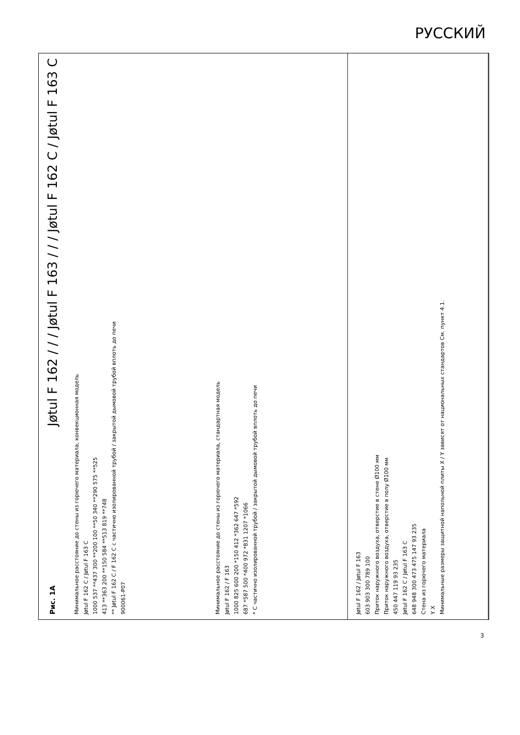РУССКИЙ
Рис. 1A Jøtul F 162 / / / Jøtul F 163 / / / Jøtul F 162 C / Jøtul F 163 C
Jøtul F 162 / Jøtul F 163
603 903 300 789 100
Приток наружного воздуха, отверстие в стене Ø100 мм
Приток наружного воздуха, отверстие в полу Ø100 мм
450 447 119 93 235
Jøtul F 162 C / Jøtul F 163 C
648 948 300 473 475 147 93 235
Стена из горючего материала
Y X
Минимальные размеры защитной напольной плиты X / Y зависят от национальных стандартов См. пункт 4.1.
Минимальное расстояние до стены из горючего материала, стандартная модель
Jøtul F 162 / F 163
1000 825 600 200 *150 412 *362 647 *592
687 *587 500 *400 972 *831 1207 *1066
* С частично изолированной трубой / закрытой дымовой трубой вплоть до печи
Минимальное расстояние до стены из горючего материала, конвекционная модель
Jøtul F 162 C / Jøtul F 163 C
1000 537 **437 300 **200 100 **50 340 **290 575 **525
413 **363 200 **150 584 **513 819 **748
** Jøtul F 162 C / F 162 C с частично изолированной трубой / закрытой дымовой трубой вплоть до печи
900061-P07
3